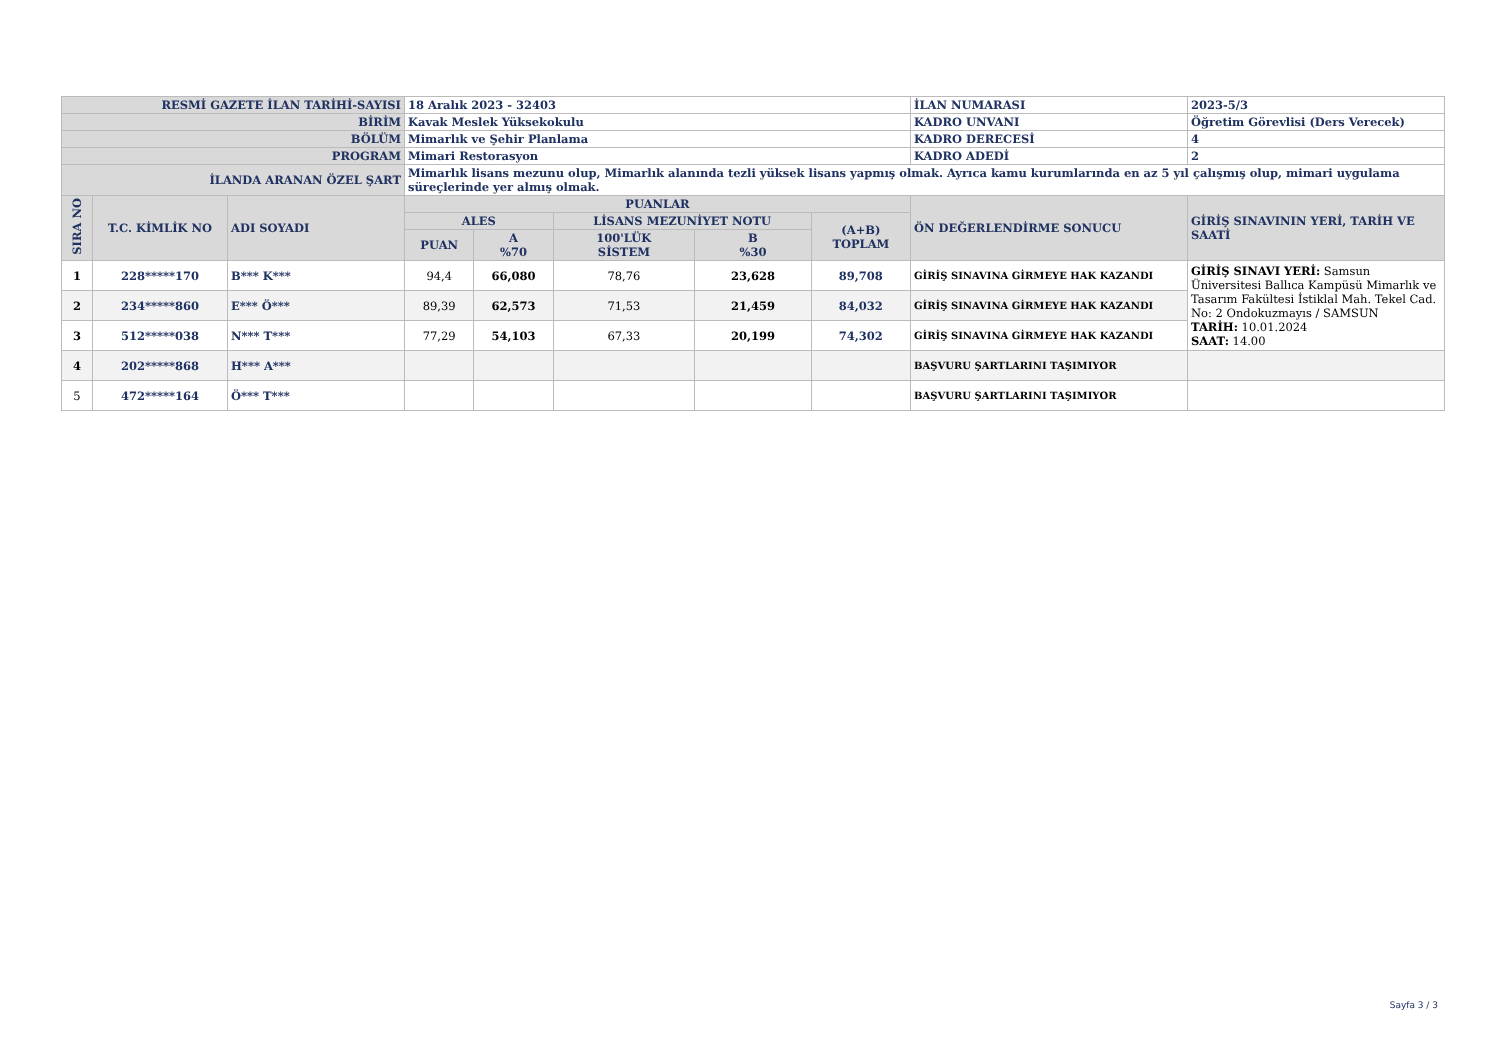| RESMİ GAZETE İLAN TARİHİ-SAYISI | | | 18 Aralık 2023 - 32403 | | | | | İLAN NUMARASI | 2023-5/3 |
| BİRİM | | | Kavak Meslek Yüksekokulu | | | | | KADRO UNVANI | Öğretim Görevlisi (Ders Verecek) |
| BÖLÜM | | | Mimarlık ve Şehir Planlama | | | | | KADRO DERECESİ | 4 |
| PROGRAM | | | Mimari Restorasyon | | | | | KADRO ADEDİ | 2 |
| İLANDA ARANAN ÖZEL ŞART | | | Mimarlık lisans mezunu olup, Mimarlık alanında tezli yüksek lisans yapmış olmak. Ayrıca kamu kurumlarında en az 5 yıl çalışmış olup, mimari uygulama süreçlerinde yer almış olmak. | | | | | | |
| SIRA NO | T.C. KİMLİK NO | ADI SOYADI | PUANLAR | | | | | ÖN DEĞERLENDİRME SONUCU | GİRİŞ SINAVININ YERİ, TARİH VE SAATİ |
| | | | ALES | | LİSANS MEZUNİYET NOTU | | (A+B) TOPLAM | | |
| | | | PUAN | A %70 | 100'LÜK SİSTEM | B %30 | | | |
| 1 | 228*****170 | B*** K*** | 94,4 | 66,080 | 78,76 | 23,628 | 89,708 | GİRİŞ SINAVINA GİRMEYE HAK KAZANDI | GİRİŞ SINAVI YERİ: Samsun Üniversitesi Ballıca Kampüsü Mimarlık ve Tasarım Fakültesi İstiklal Mah. Tekel Cad. No: 2 Ondokuzmayıs / SAMSUN TARİH: 10.01.2024 SAAT: 14.00 |
| 2 | 234*****860 | E*** Ö*** | 89,39 | 62,573 | 71,53 | 21,459 | 84,032 | GİRİŞ SINAVINA GİRMEYE HAK KAZANDI | |
| 3 | 512*****038 | N*** T*** | 77,29 | 54,103 | 67,33 | 20,199 | 74,302 | GİRİŞ SINAVINA GİRMEYE HAK KAZANDI | |
| 4 | 202*****868 | H*** A*** | | | | | | BAŞVURU ŞARTLARINI TAŞIMIYOR | |
| 5 | 472*****164 | Ö*** T*** | | | | | | BAŞVURU ŞARTLARINI TAŞIMIYOR | |
Sayfa 3 / 3